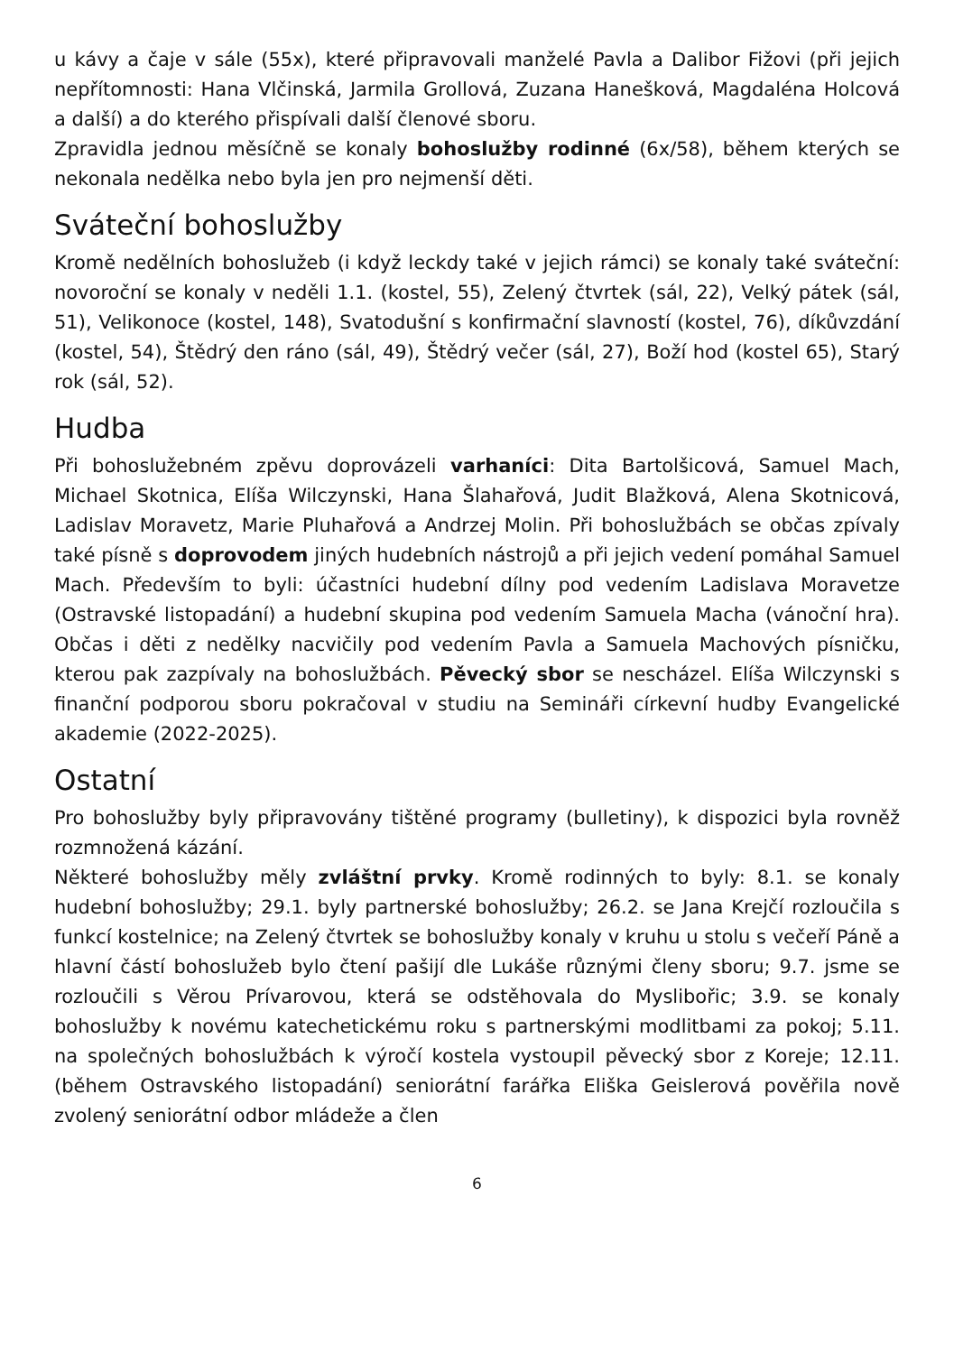u kávy a čaje v sále (55x), které připravovali manželé Pavla a Dalibor Fižovi (při jejich nepřítomnosti: Hana Vlčinská, Jarmila Grollová, Zuzana Hanešková, Magdaléna Holcová a další) a do kterého přispívali další členové sboru.
Zpravidla jednou měsíčně se konaly bohoslužby rodinné (6x/58), během kterých se nekonala nedělka nebo byla jen pro nejmenší děti.
Sváteční bohoslužby
Kromě nedělních bohoslužeb (i když leckdy také v jejich rámci) se konaly také sváteční: novoroční se konaly v neděli 1.1. (kostel, 55), Zelený čtvrtek (sál, 22), Velký pátek (sál, 51), Velikonoce (kostel, 148), Svatodušní s konfirmační slavností (kostel, 76), díkůvzdání (kostel, 54), Štědrý den ráno (sál, 49), Štědrý večer (sál, 27), Boží hod (kostel 65), Starý rok (sál, 52).
Hudba
Při bohoslužebném zpěvu doprovázeli varhaníci: Dita Bartolšicová, Samuel Mach, Michael Skotnica, Elíša Wilczynski, Hana Šlahařová, Judit Blažková, Alena Skotnicová, Ladislav Moravetz, Marie Pluhařová a Andrzej Molin. Při bohoslužbách se občas zpívaly také písně s doprovodem jiných hudebních nástrojů a při jejich vedení pomáhal Samuel Mach. Především to byli: účastníci hudební dílny pod vedením Ladislava Moravetze (Ostravské listopadání) a hudební skupina pod vedením Samuela Macha (vánoční hra). Občas i děti z nedělky nacvičily pod vedením Pavla a Samuela Machových písničku, kterou pak zazpívaly na bohoslužbách. Pěvecký sbor se nescházel. Elíša Wilczynski s finanční podporou sboru pokračoval v studiu na Semináři církevní hudby Evangelické akademie (2022-2025).
Ostatní
Pro bohoslužby byly připravovány tištěné programy (bulletiny), k dispozici byla rovněž rozmnožená kázání.
Některé bohoslužby měly zvláštní prvky. Kromě rodinných to byly: 8.1. se konaly hudební bohoslužby; 29.1. byly partnerské bohoslužby; 26.2. se Jana Krejčí rozloučila s funkcí kostelnice; na Zelený čtvrtek se bohoslužby konaly v kruhu u stolu s večeří Páně a hlavní částí bohoslužeb bylo čtení pašijí dle Lukáše různými členy sboru; 9.7. jsme se rozloučili s Věrou Prívarovou, která se odstěhovala do Myslibořic; 3.9. se konaly bohoslužby k novému katechetickému roku s partnerskými modlitbami za pokoj; 5.11. na společných bohoslužbách k výročí kostela vystoupil pěvecký sbor z Koreje; 12.11. (během Ostravského listopadání) seniorátní farářka Eliška Geislerová pověřila nově zvolený seniorátní odbor mládeže a člen
6